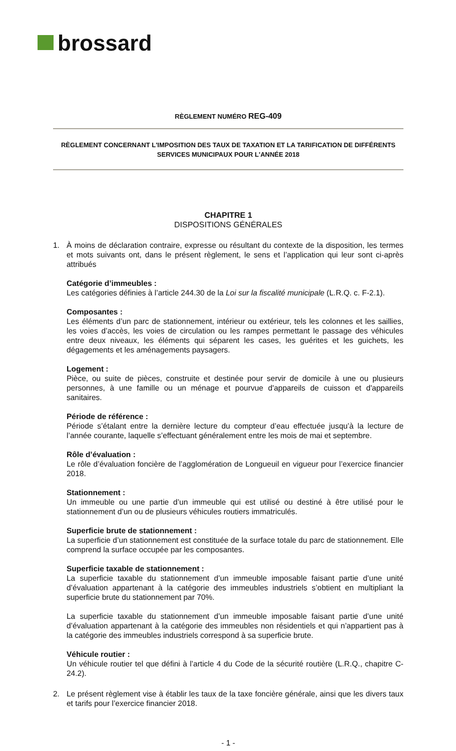brossard
RÈGLEMENT NUMÉRO REG-409
RÈGLEMENT CONCERNANT L'IMPOSITION DES TAUX DE TAXATION ET LA TARIFICATION DE DIFFÉRENTS SERVICES MUNICIPAUX POUR L'ANNÉE 2018
CHAPITRE 1
DISPOSITIONS GÉNÉRALES
1. À moins de déclaration contraire, expresse ou résultant du contexte de la disposition, les termes et mots suivants ont, dans le présent règlement, le sens et l’application qui leur sont ci-après attribués
Catégorie d’immeubles :
Les catégories définies à l’article 244.30 de la Loi sur la fiscalité municipale (L.R.Q. c. F-2.1).
Composantes :
Les éléments d’un parc de stationnement, intérieur ou extérieur, tels les colonnes et les saillies, les voies d’accès, les voies de circulation ou les rampes permettant le passage des véhicules entre deux niveaux, les éléments qui séparent les cases, les guérites et les guichets, les dégagements et les aménagements paysagers.
Logement :
Pièce, ou suite de pièces, construite et destinée pour servir de domicile à une ou plusieurs personnes, à une famille ou un ménage et pourvue d'appareils de cuisson et d'appareils sanitaires.
Période de référence :
Période s’étalant entre la dernière lecture du compteur d’eau effectuée jusqu’à la lecture de l’année courante, laquelle s’effectuant généralement entre les mois de mai et septembre.
Rôle d’évaluation :
Le rôle d’évaluation foncière de l’agglomération de Longueuil en vigueur pour l’exercice financier 2018.
Stationnement :
Un immeuble ou une partie d’un immeuble qui est utilisé ou destiné à être utilisé pour le stationnement d’un ou de plusieurs véhicules routiers immatriculés.
Superficie brute de stationnement :
La superficie d’un stationnement est constituée de la surface totale du parc de stationnement. Elle comprend la surface occupée par les composantes.
Superficie taxable de stationnement :
La superficie taxable du stationnement d’un immeuble imposable faisant partie d’une unité d’évaluation appartenant à la catégorie des immeubles industriels s’obtient en multipliant la superficie brute du stationnement par 70%.
La superficie taxable du stationnement d’un immeuble imposable faisant partie d’une unité d’évaluation appartenant à la catégorie des immeubles non résidentiels et qui n’appartient pas à la catégorie des immeubles industriels correspond à sa superficie brute.
Véhicule routier :
Un véhicule routier tel que défini à l’article 4 du Code de la sécurité routière (L.R.Q., chapitre C-24.2).
2. Le présent règlement vise à établir les taux de la taxe foncière générale, ainsi que les divers taux et tarifs pour l’exercice financier 2018.
- 1 -